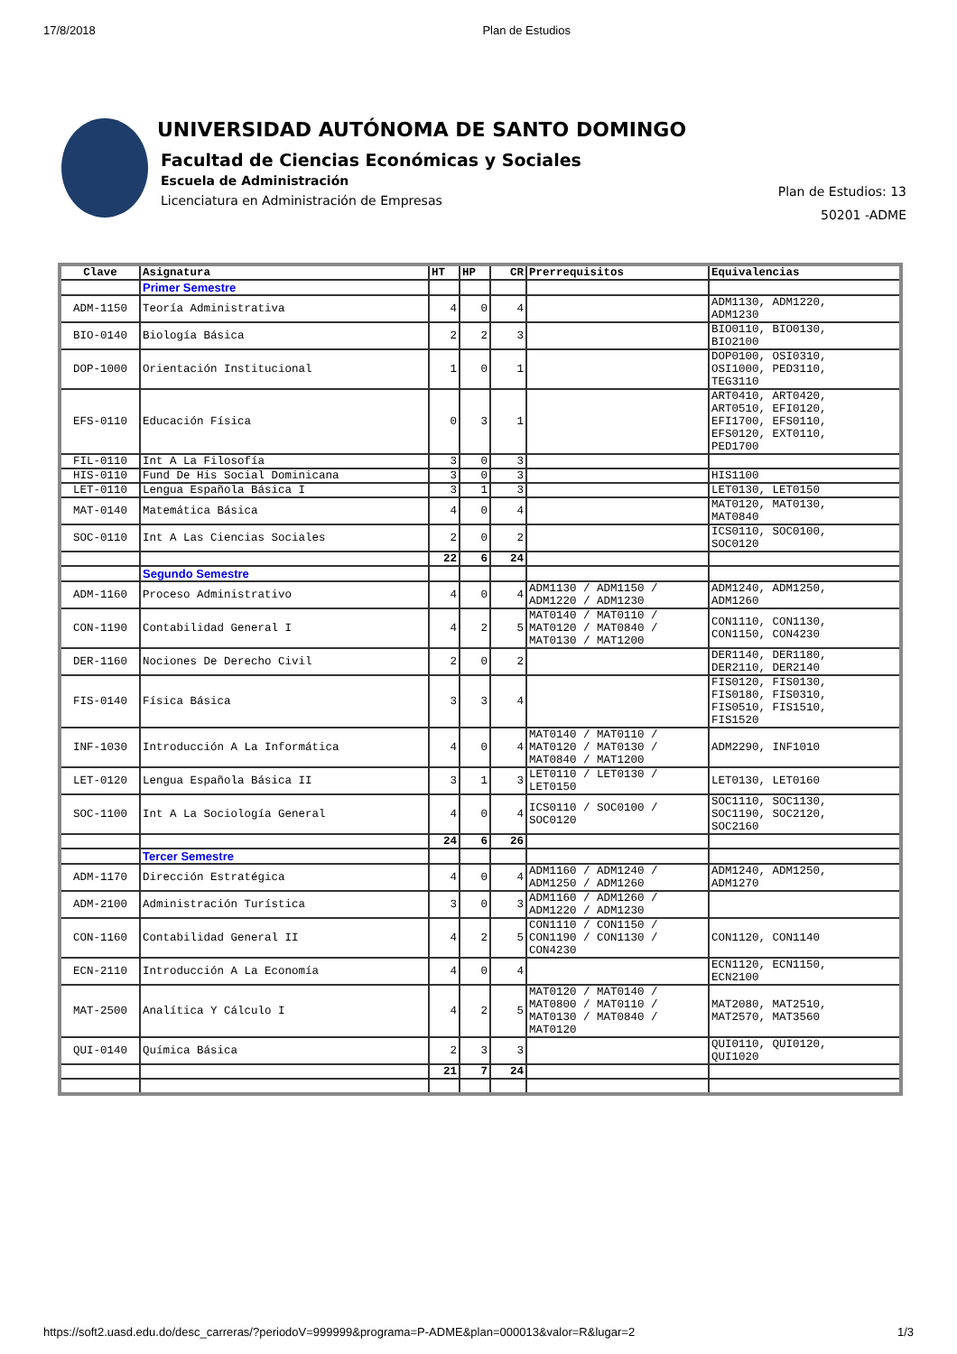17/8/2018 Plan de Estudios
UNIVERSIDAD AUTÓNOMA DE SANTO DOMINGO
Facultad de Ciencias Económicas y Sociales
Escuela de Administración
Licenciatura en Administración de Empresas
Plan de Estudios: 13
50201 -ADME
| Clave | Asignatura | HT | HP | CR | Prerrequisitos | Equivalencias |
| --- | --- | --- | --- | --- | --- | --- |
| | Primer Semestre | | | | | |
| ADM-1150 | Teoría Administrativa | 4 | 0 | 4 | | ADM1130, ADM1220, ADM1230 |
| BIO-0140 | Biología Básica | 2 | 2 | 3 | | BIO0110, BIO0130, BIO2100 |
| DOP-1000 | Orientación Institucional | 1 | 0 | 1 | | DOP0100, OSI0310, OSI1000, PED3110, TEG3110 |
| EFS-0110 | Educación Física | 0 | 3 | 1 | | ART0410, ART0420, ART0510, EFI0120, EFI1700, EFS0110, EFS0120, EXT0110, PED1700 |
| FIL-0110 | Int A La Filosofía | 3 | 0 | 3 | | |
| HIS-0110 | Fund De His Social Dominicana | 3 | 0 | 3 | | HIS1100 |
| LET-0110 | Lengua Española Básica I | 3 | 1 | 3 | | LET0130, LET0150 |
| MAT-0140 | Matemática Básica | 4 | 0 | 4 | | MAT0120, MAT0130, MAT0840 |
| SOC-0110 | Int A Las Ciencias Sociales | 2 | 0 | 2 | | ICS0110, SOC0100, SOC0120 |
| | | 22 | 6 | 24 | | |
| | Segundo Semestre | | | | | |
| ADM-1160 | Proceso Administrativo | 4 | 0 | 4 | ADM1130 / ADM1150 / ADM1220 / ADM1230 | ADM1240, ADM1250, ADM1260 |
| CON-1190 | Contabilidad General I | 4 | 2 | 5 | MAT0140 / MAT0110 / MAT0120 / MAT0840 / MAT0130 / MAT1200 | CON1110, CON1130, CON1150, CON4230 |
| DER-1160 | Nociones De Derecho Civil | 2 | 0 | 2 | | DER1140, DER1180, DER2110, DER2140 |
| FIS-0140 | Física Básica | 3 | 3 | 4 | | FIS0120, FIS0130, FIS0180, FIS0310, FIS0510, FIS1510, FIS1520 |
| INF-1030 | Introducción A La Informática | 4 | 0 | 4 | MAT0140 / MAT0110 / MAT0120 / MAT0130 / MAT0840 / MAT1200 | ADM2290, INF1010 |
| LET-0120 | Lengua Española Básica II | 3 | 1 | 3 | LET0110 / LET0130 / LET0150 | LET0130, LET0160 |
| SOC-1100 | Int A La Sociología General | 4 | 0 | 4 | ICS0110 / SOC0100 / SOC0120 | SOC1110, SOC1130, SOC1190, SOC2120, SOC2160 |
| | | 24 | 6 | 26 | | |
| | Tercer Semestre | | | | | |
| ADM-1170 | Dirección Estratégica | 4 | 0 | 4 | ADM1160 / ADM1240 / ADM1250 / ADM1260 | ADM1240, ADM1250, ADM1270 |
| ADM-2100 | Administración Turística | 3 | 0 | 3 | ADM1160 / ADM1260 / ADM1220 / ADM1230 | |
| CON-1160 | Contabilidad General II | 4 | 2 | 5 | CON1110 / CON1150 / CON1190 / CON1130 / CON4230 | CON1120, CON1140 |
| ECN-2110 | Introducción A La Economía | 4 | 0 | 4 | | ECN1120, ECN1150, ECN2100 |
| MAT-2500 | Analítica Y Cálculo I | 4 | 2 | 5 | MAT0120 / MAT0140 / MAT0800 / MAT0110 / MAT0130 / MAT0840 / MAT0120 | MAT2080, MAT2510, MAT2570, MAT3560 |
| QUI-0140 | Química Básica | 2 | 3 | 3 | | QUI0110, QUI0120, QUI1020 |
| | | 21 | 7 | 24 | | |
https://soft2.uasd.edu.do/desc_carreras/?periodoV=999999&programa=P-ADME&plan=000013&valor=R&lugar=2 1/3